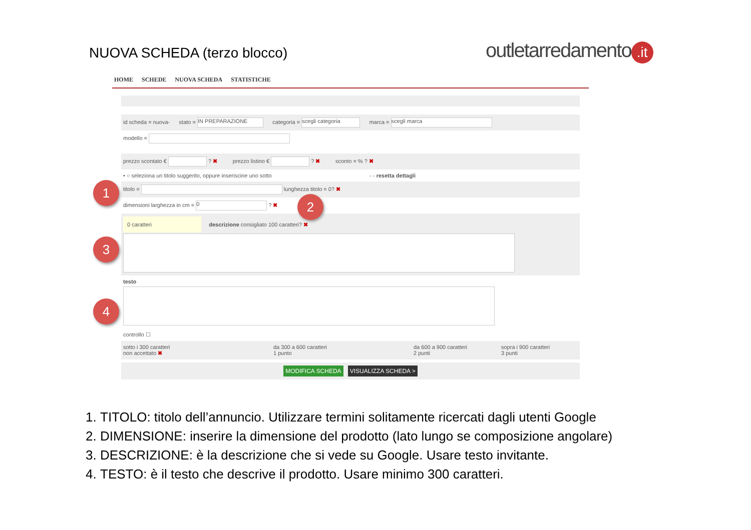NUOVA SCHEDA (terzo blocco) outletarredamento.it
HOME SCHEDE NUOVA SCHEDA STATISTICHE
id scheda = nuova- stato = IN PREPARAZIONE categoria = scegli categoria marca = scegli marca
modello =
prezzo scontato € ? ✖ prezzo listino € ? ✖ sconto = % ? ✖
• ○ seleziona un titolo suggerito, oppure inseriscine uno sotto - - resetta dettagli
titolo = lunghezza titolo = 0? ✖
dimensioni larghezza in cm = 0 ? ✖
0 caratteri descrizione consigliato 100 caratteri? ✖
testo
controllo ☐
sotto i 300 caratteri
non accettato ✖
da 300 a 600 caratteri
1 punto
da 600 a 900 caratteri
2 punti
sopra i 900 caratteri
3 punti
MODIFICA SCHEDA VISUALIZZA SCHEDA >
1
2
3
4
1. TITOLO: titolo dell’annuncio. Utilizzare termini solitamente ricercati dagli utenti Google
2. DIMENSIONE: inserire la dimensione del prodotto (lato lungo se composizione angolare)
3. DESCRIZIONE: è la descrizione che si vede su Google. Usare testo invitante.
4. TESTO: è il testo che descrive il prodotto. Usare minimo 300 caratteri.